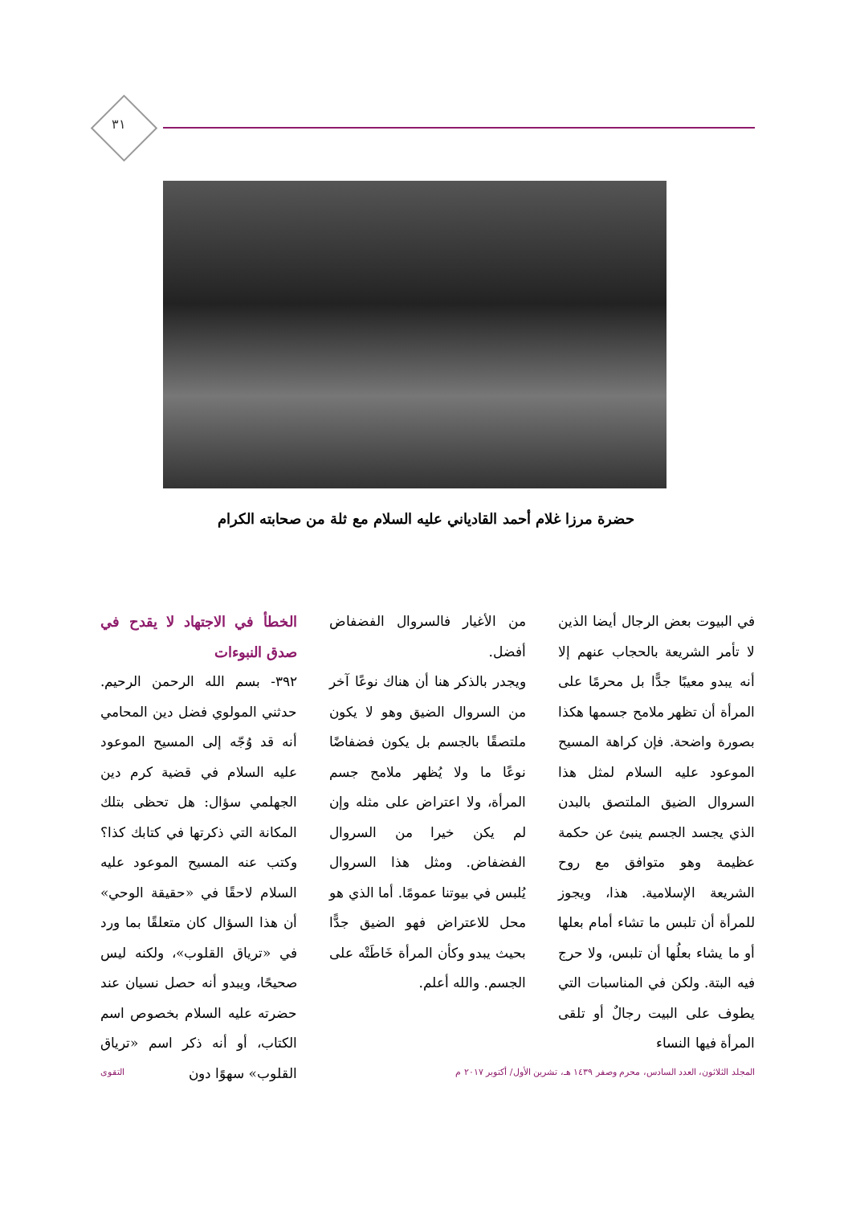٣١
حضرة مرزا غلام أحمد القادياني عليه السلام مع ثلة من صحابته الكرام
في البيوت بعض الرجال أيضا الذين لا تأمر الشريعة بالحجاب عنهم إلا أنه يبدو معيبًا جدًّا بل محرمًا على المرأة أن تظهر ملامح جسمها هكذا بصورة واضحة. فإن كراهة المسيح الموعود عليه السلام لمثل هذا السروال الضيق الملتصق بالبدن الذي يجسد الجسم ينبئ عن حكمة عظيمة وهو متوافق مع روح الشريعة الإسلامية. هذا، ويجوز للمرأة أن تلبس ما تشاء أمام بعلها أو ما يشاء بعلُها أن تلبس، ولا حرج فيه البتة. ولكن في المناسبات التي يطوف على البيت رجالٌ أو تلقى المرأة فيها النساء
من الأغيار فالسروال الفضفاض أفضل.
ويجدر بالذكر هنا أن هناك نوعًا آخر من السروال الضيق وهو لا يكون ملتصقًا بالجسم بل يكون فضفاضًا نوعًا ما ولا يُظهر ملامح جسم المرأة، ولا اعتراض على مثله وإن لم يكن خيرا من السروال الفضفاض. ومثل هذا السروال يُلبس في بيوتنا عمومًا. أما الذي هو محل للاعتراض فهو الضيق جدًّا بحيث يبدو وكأن المرأة خَاطَتْه على الجسم. والله أعلم.
الخطأ في الاجتهاد لا يقدح في صدق النبوءات
٣٩٢- بسم الله الرحمن الرحيم. حدثني المولوي فضل دين المحامي أنه قد وُجّه إلى المسيح الموعود عليه السلام في قضية كرم دين الجهلمي سؤال: هل تحظى بتلك المكانة التي ذكرتها في كتابك كذا؟ وكتب عنه المسيح الموعود عليه السلام لاحقًا في «حقيقة الوحي» أن هذا السؤال كان متعلقًا بما ورد في «ترياق القلوب»، ولكنه ليس صحيحًا، ويبدو أنه حصل نسيان عند حضرته عليه السلام بخصوص اسم الكتاب، أو أنه ذكر اسم «ترياق القلوب» سهوًا دون
المجلد الثلاثون، العدد السادس، محرم وصفر ١٤٣٩ هـ، تشرين الأول/ أكتوبر ٢٠١٧ م التقوى